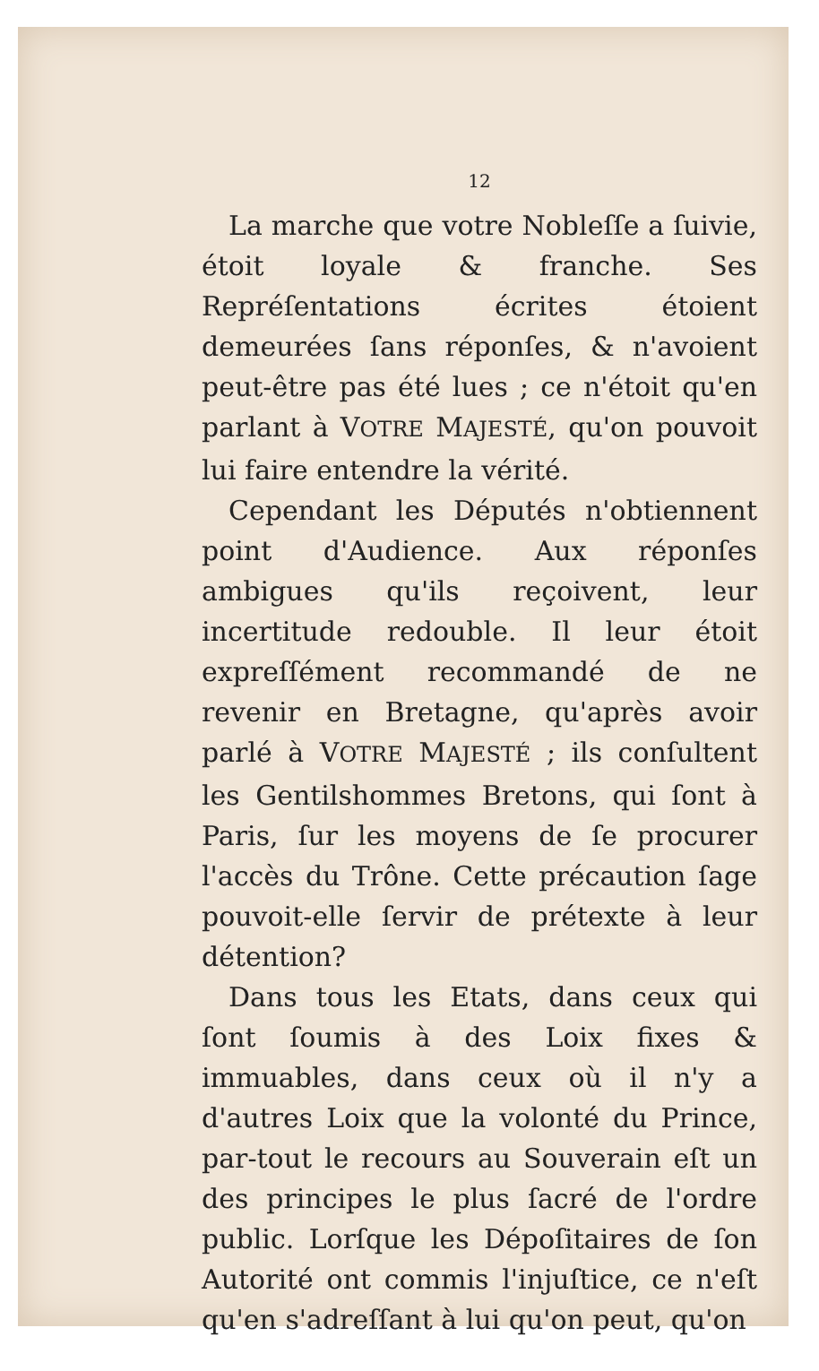12
La marche que votre Nobleſſe a ſuivie, étoit loyale & franche. Ses Repréſentations écrites étoient demeurées ſans réponſes, & n'avoient peut-être pas été lues ; ce n'étoit qu'en parlant à VOTRE MAJESTÉ, qu'on pouvoit lui faire entendre la vérité.
Cependant les Députés n'obtiennent point d'Audience. Aux réponſes ambigues qu'ils reçoivent, leur incertitude redouble. Il leur étoit expreſſément recommandé de ne revenir en Bretagne, qu'après avoir parlé à VOTRE MAJESTÉ ; ils conſultent les Gentilshommes Bretons, qui ſont à Paris, ſur les moyens de ſe procurer l'accès du Trône. Cette précaution ſage pouvoit-elle ſervir de prétexte à leur détention?
Dans tous les Etats, dans ceux qui ſont ſoumis à des Loix fixes & immuables, dans ceux où il n'y a d'autres Loix que la volonté du Prince, par-tout le recours au Souverain eſt un des principes le plus ſacré de l'ordre public. Lorſque les Dépoſitaires de ſon Autorité ont commis l'injuſtice, ce n'eſt qu'en s'adreſſant à lui qu'on peut, qu'on